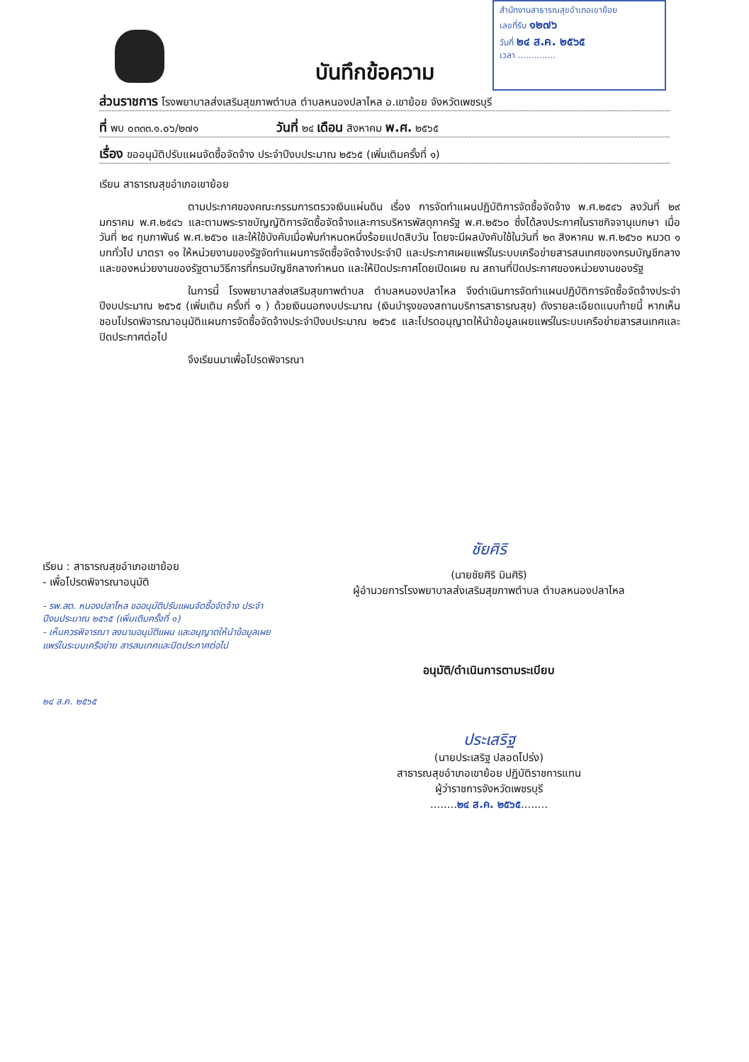สำนักงานสาธารณสุขอำเภอเขาย้อย
เลขที่รับ ๑๒๗๖
วันที่ ๒๔ ส.ค. ๒๕๖๕
เวลา ..............
บันทึกข้อความ
ส่วนราชการ โรงพยาบาลส่งเสริมสุขภาพตำบล ตำบลหนองปลาไหล อ.เขาย้อย จังหวัดเพชรบุรี
ที่ พบ ๐๓๓๓.๑.๐๖/๒๗๑ วันที่ ๒๔ เดือน สิงหาคม พ.ศ. ๒๕๖๕
เรื่อง ขออนุมัติปรับแผนจัดซื้อจัดจ้าง ประจำปีงบประมาณ ๒๕๖๕ (เพิ่มเติมครั้งที่ ๑)
เรียน สาธารณสุขอำเภอเขาย้อย
ตามประกาศของคณะกรรมการตรวจเงินแผ่นดิน เรื่อง การจัดทำแผนปฏิบัติการจัดซื้อจัดจ้าง พ.ศ.๒๕๔๖ ลงวันที่ ๒๙ มกราคม พ.ศ.๒๕๔๖ และตามพระราชบัญญัติการจัดซื้อจัดจ้างและการบริหารพัสดุภาครัฐ พ.ศ.๒๕๖๐ ซึ่งได้ลงประกาศในราชกิจจานุเบกษา เมื่อวันที่ ๒๔ กุมภาพันธ์ พ.ศ.๒๕๖๐ และให้ใช้บังคับเมื่อพ้นกำหนดหนึ่งร้อยแปดสิบวัน โดยจะมีผลบังคับใช้ในวันที่ ๒๓ สิงหาคม พ.ศ.๒๕๖๐ หมวด ๑ บททั่วไป มาตรา ๑๑ ให้หน่วยงานของรัฐจัดทำแผนการจัดซื้อจัดจ้างประจำปี และประกาศเผยแพร่ในระบบเครือข่ายสารสนเทศของกรมบัญชีกลาง และของหน่วยงานของรัฐตามวิธีการที่กรมบัญชีกลางกำหนด และให้ปิดประกาศโดยเปิดเผย ณ สถานที่ปิดประกาศของหน่วยงานของรัฐ
ในการนี้ โรงพยาบาลส่งเสริมสุขภาพตำบล ตำบลหนองปลาไหล จึงดำเนินการจัดทำแผนปฏิบัติการจัดซื้อจัดจ้างประจำปีงบประมาณ ๒๕๖๕ (เพิ่มเติม ครั้งที่ ๑ ) ด้วยเงินนอกงบประมาณ (เงินบำรุงของสถานบริการสาธารณสุข) ดังรายละเอียดแนบท้ายนี้ หากเห็นชอบโปรดพิจารณาอนุมัติแผนการจัดซื้อจัดจ้างประจำปีงบประมาณ ๒๕๖๕ และโปรดอนุญาตให้นำข้อมูลเผยแพร่ในระบบเครือข่ายสารสนเทศและปิดประกาศต่อไป
จึงเรียนมาเพื่อโปรดพิจารณา
เรียน : สาธารณสุขอำเภอเขาย้อย
- เพื่อโปรดพิจารณาอนุมัติ
- รพ.สต. หนองปลาไหล ขออนุมัติปรับแผนจัดซื้อจัดจ้าง ประจำปีงบประมาณ ๒๕๖๕ (เพิ่มเติมครั้งที่ ๑)
- เห็นควรพิจารณา ลงนามอนุมัติแผน และอนุญาตให้นำข้อมูลเผยแพร่ในระบบเครือข่าย สารสนเทศและปิดประกาศต่อไป
๒๔ ส.ค. ๒๕๖๕
ชัยศิริ
(นายชัยศิริ มินศิริ)
ผู้อำนวยการโรงพยาบาลส่งเสริมสุขภาพตำบล ตำบลหนองปลาไหล
อนุมัติ/ดำเนินการตามระเบียบ
ประเสริฐ
(นายประเสริฐ ปลอดโปร่ง)
สาธารณสุขอำเภอเขาย้อย ปฏิบัติราชการแทน
ผู้ว่าราชการจังหวัดเพชรบุรี
........๒๔ ส.ค. ๒๕๖๕........